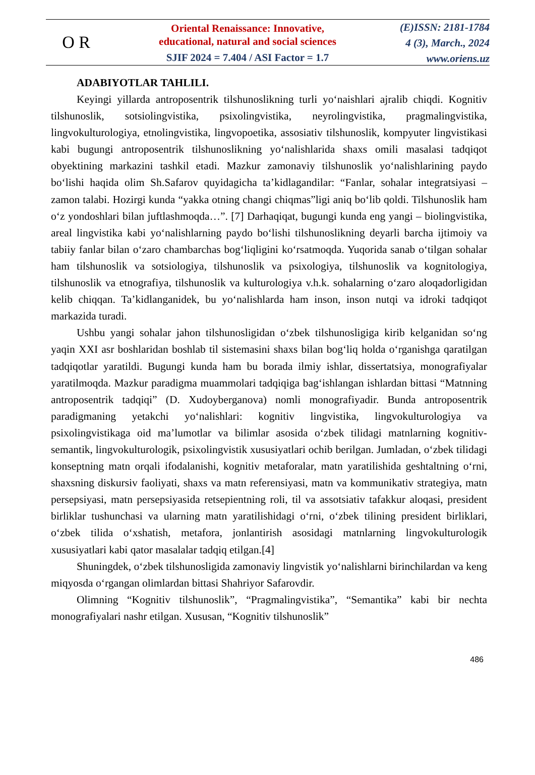O R
Oriental Renaissance: Innovative,
educational, natural and social sciences
SJIF 2024 = 7.404 / ASI Factor = 1.7
(E)ISSN: 2181-1784
4 (3), March., 2024
www.oriens.uz
ADABIYOTLAR TAHLILI.
Keyingi yillarda antroposentrik tilshunoslikning turli yo‘naishlari ajralib chiqdi. Kognitiv tilshunoslik, sotsiolingvistika, psixolingvistika, neyrolingvistika, pragmalingvistika, lingvokulturologiya, etnolingvistika, lingvopoetika, assosiativ tilshunoslik, kompyuter lingvistikasi kabi bugungi antroposentrik tilshunoslikning yo‘nalishlarida shaxs omili masalasi tadqiqot obyektining markazini tashkil etadi. Mazkur zamonaviy tilshunoslik yo‘nalishlarining paydo bo‘lishi haqida olim Sh.Safarov quyidagicha ta’kidlagandilar: “Fanlar, sohalar integratsiyasi – zamon talabi. Hozirgi kunda “yakka otning changi chiqmas”ligi aniq bo‘lib qoldi. Tilshunoslik ham o‘z yondoshlari bilan juftlashmoqda…”. [7] Darhaqiqat, bugungi kunda eng yangi – biolingvistika, areal lingvistika kabi yo‘nalishlarning paydo bo‘lishi tilshunoslikning deyarli barcha ijtimoiy va tabiiy fanlar bilan o‘zaro chambarchas bog‘liqligini ko‘rsatmoqda. Yuqorida sanab o‘tilgan sohalar ham tilshunoslik va sotsiologiya, tilshunoslik va psixologiya, tilshunoslik va kognitologiya, tilshunoslik va etnografiya, tilshunoslik va kulturologiya v.h.k. sohalarning o‘zaro aloqadorligidan kelib chiqqan. Ta’kidlanganidek, bu yo‘nalishlarda ham inson, inson nutqi va idroki tadqiqot markazida turadi.
Ushbu yangi sohalar jahon tilshunosligidan o‘zbek tilshunosligiga kirib kelganidan so‘ng yaqin XXI asr boshlaridan boshlab til sistemasini shaxs bilan bog‘liq holda o‘rganishga qaratilgan tadqiqotlar yaratildi. Bugungi kunda ham bu borada ilmiy ishlar, dissertatsiya, monografiyalar yaratilmoqda. Mazkur paradigma muammolari tadqiqiga bag‘ishlangan ishlardan bittasi “Matnning antroposentrik tadqiqi” (D. Xudoyberganova) nomli monografiyadir. Bunda antroposentrik paradigmaning yetakchi yo‘nalishlari: kognitiv lingvistika, lingvokulturologiya va psixolingvistikaga oid ma’lumotlar va bilimlar asosida o‘zbek tilidagi matnlarning kognitiv-semantik, lingvokulturologik, psixolingvistik xususiyatlari ochib berilgan. Jumladan, o‘zbek tilidagi konseptning matn orqali ifodalanishi, kognitiv metaforalar, matn yaratilishida geshtaltning o‘rni, shaxsning diskursiv faoliyati, shaxs va matn referensiyasi, matn va kommunikativ strategiya, matn persepsiyasi, matn persepsiyasida retsepientning roli, til va assotsiativ tafakkur aloqasi, president birliklar tushunchasi va ularning matn yaratilishidagi o‘rni, o‘zbek tilining president birliklari, o‘zbek tilida o‘xshatish, metafora, jonlantirish asosidagi matnlarning lingvokulturologik xususiyatlari kabi qator masalalar tadqiq etilgan.[4]
Shuningdek, o‘zbek tilshunosligida zamonaviy lingvistik yo‘nalishlarni birinchilardan va keng miqyosda o‘rgangan olimlardan bittasi Shahriyor Safarovdir.
Olimning “Kognitiv tilshunoslik”, “Pragmalingvistika”, “Semantika” kabi bir nechta monografiyalari nashr etilgan. Xususan, “Kognitiv tilshunoslik”
486